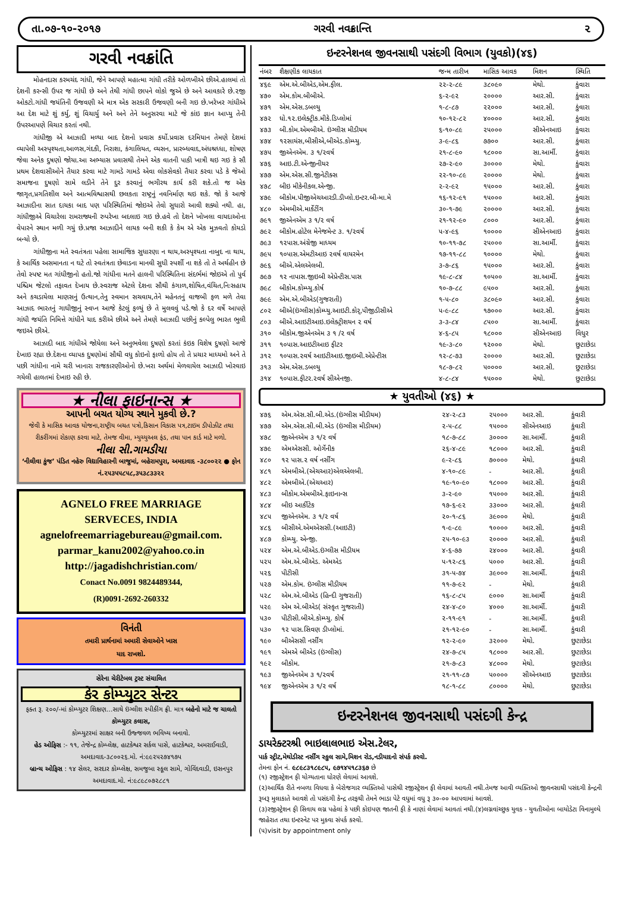તા.૦૭-૧૦-૨૦૧૭ ગરવી નવક્રાન્તિ ૨
ગરવી નવક્રાંતિ
મોહનદાસ કરમચંદ ગાંધી, જેને આપણે મહાત્મા ગાંધી તરીકે ઓળખીએ છીએ.હાલમાં તો દેશની કરન્સી ઉપર જ ગાંધી છે અને તેથી ગાંધી છાપને લોકો જુએ છે અને આવકારે છે.૨જી ઓકટો.ગાંધી જયંતિની ઉજવણી એ માત્ર એક સરકારી ઉજવણી બની ગઇ છે.ખરેખર ગાંધીએ આ દેશ માટે શું કર્યુ, શું વિચાર્યુ અને અને તેને અનુસરવા માટે જે કાંઇ જ્ઞાન આપ્યુ તેની ઉપરઆપણે વિચાર કરતાં નથી.
ગાંધીજી એ આઝાદી મળ્યા બાદ દેશનો પ્રવાસ કર્યો.પ્રવાસ દરમિયાન તેમણે દેશમાં વ્યાપેલી અસ્પૃશ્યતા,આળસ,ગંદકી, નિરાશા, કંગાલિયત, વ્યસન, પ્રારબ્ધવાદ,અંધશ્રધ્ધા, શોષણ જેવા અનેક દુષણો જોયા.આ અભ્યાસ પ્રવાસથી તેમને એક વાતની પાકી ખાત્રી થઇ ગઇ કે સૌ પ્રથમ દેશવાસીઓને તૈયાર કરવા માટે ગામડે ગામડે એવા લોકસેવકો તૈયાર કરવા પડે કે જેઓ સમાજના દુષણો સામે લડીને તેને દુર કરવાનું ભગીરથ કાર્ય કરી શકે.તો જ એક જાગૃત,પ્રગતિશીલ અને આત્મવિશ્વાસથી છલકતા રાષ્ટ્રનું નવનિર્માણ થઇ શકે. જો કે આજે આઝાદીના સાત દાયકા બાદ પણ પરિસ્થિતિમાં જોઇએ તેવો સુધારો આવી શક્યો નથી. હા, ગાંધીજીએ વિચારેલા રામરાજ્યની રુપરેખા બદલાઇ ગઇ છે.હવે તો દેશને ખોખલા વાયદાઓના વેપારને સ્થાન મળી ગયું છે.પ્રજા આઝાદીને લાયક બની શકી કે કેમ એ એક મુઝવતો કોયડો બન્યો છે.
ગાંધીજીના મતે સ્વતંત્રતા પહેલા સામાજિક સુધારણા ન થાય,અસ્પૃશ્યતા નાબુદ ના થાય, કે આર્થિક અસમાનતા ન ઘટે તો સ્વતંત્રતા છેવાડના માનવી સુધી સ્પર્શી ના શકે તો તે અર્થહીન છે તેવો સ્પષ્ટ મત ગાંધીજીનો હતો.જો ગાંધીના મતને હાલની પરિસ્થિતિના સંદર્ભમાં જોઇએ તો પુર્વ પશ્ચિમ જેટલો તફાવત દેખાય છે.સ્વરાજ એટલે દેશના સૌથી કંગાળ,શોષિત,વંચિત,નિઃસહાય અને કચડાયેલા માણસનું ઉત્થાન,તેનુ સ્વમાન સચવાય,તેને મહેનતનું વાજબી ફળ મળે તેવા આઝાદ ભારતનું ગાધીજીનું સ્વપ્ન આજે કેટલું ફળ્યું છે તે મુલવવું પડે.જો કે દર વર્ષે આપણે ગાંધી જયંતિ નિમિત્તે ગાંધીને યાદ કરીએ છીએ અને તેમણે આઝાદી પછીનું કલ્પેલુ ભારત ભુલી જઇએ છીએ.
આઝાદી બાદ ગાંધીએ જોયેલા અને અનુભવેલા દુષણો કરતાં કંઇક વિશેષ દુષણો આજે દેખાઇ રહ્યા છે.દેશના વ્યાપક દુષણોમાં સૌથી વધુ કોઇનો ફાળો હોય તો તે પ્રચાર માધ્યમો અને તે પછી ગાંધીના નામે ચરી ખાનારા રાજકારણીઓનો છે.ખરા અર્થમાં મેળવાયેલ આઝાદી ખોરવાઇ ગયેલી હાલતમાં દેખાઇ રહી છે.
★ નીલા ફાઇનાન્સ ★
આપની બચત યોગ્ય સ્થાને મુકવી છે.?
જેવી કે માસિક આવક યોજના,રાષ્ટ્રીય બચત પત્રો,કિસાન વિકાસ પત્ર,ટાઇમ ડીપોઝીટ તથા રીકરીંગમાં રોકાણ કરવા માટે, તેમજ વીમા, મ્યુચ્યુઅલ ફંડ, તથા પાન કાર્ડ માટે મળો.
નીલા સી.ગામડીયા
‘નીલીવા કુંજ’ પંડિત નહેરુ વિદ્યાવિહારની બાજુમાં, બહેરામપુરા, અમદાવાદ -૩૮૦૦૨૨ ● ફોન નં.૨૫૩૫૫૮૫૮,૩૫૩૮૩૩૨૨
AGNELO FREE MARRIAGE
SERVECES, INDIA
agnelofreemarriagebureau@gmail.com.
parmar_kanu2002@yahoo.co.in
http://jagadishchristian.com/
Conact No.0091 9824489344,
(R)0091-2692-260332
વિનંતી
તમારી પ્રાર્થનામાં અમારી સેવાઓને ખાસ
યાદ રાખશો.
સેરેના ચેરીટેબલ ટ્રસ્ટ સંચાલિત
કેર કોમ્પ્યુટર સેન્ટર
ફક્ત રૂ. ૨૦૦/-માં કોમ્પ્યુટર શિક્ષણ...સાથે ઇંગ્લીશ સ્પીકીંગ ફ્રી. માત્ર બહેનો માટે જ ચાલતો કોમ્પ્યુટર કલાસ,
કોમ્પ્યુટરમાં સાક્ષર બની ઉજ્જવળ ભવિષ્ય બનાવો.
હેડ ઓફિસ :- ૧૧, તેજેન્દ્ર કોમ્પ્લેક્ષ, હાટકેશ્વર સર્કલ પાસે, હાટકેશ્વર, અમરાઈવાડી, અમદાવાદ-૩૮૦૦૨૬.મો. નં:૯૯૨૫૨૭૪૧૭૫
બ્રાન્ચ ઓફિસ : ૧૪ સેલર, સરદાર કોમ્પ્લેક્ષ, સમજુબા સ્કૂલ સામે, ગોવિંદવાડી, ઇસનપુર અમદાવાદ.મો. નં:૯૮૯૮૦૭૨૮૮૧
ઇન્ટરનેશનલ જીવનસાથી પસંદગી વિભાગ (યુવકો)(૪૬)
| નંબર | શૈક્ષણીક લાયકાત | જન્મ તારીખ | માસિક આવક | મિશન | સ્થિતિ |
| --- | --- | --- | --- | --- | --- |
| ૪૬૯ | એમ.એ.બીએડ,એમ.ફીલ. | ૨૨-૨-૮૯ | ૩૮૦૯૦ | મેથો. | કુંવારા |
| ૪૭૦ | એમ.કોમ.બીબીએ. | ૬-૨-૯૨ | ૨૦૦૦૦ | આર.સી. | કુંવારા |
| ૪૭૧ | એમ.એસ.ડબલ્યુ | ૧-૮-૮૭ | ૨૨૦૦૦ | આર.સી. | કુંવારા |
| ૪૭૨ | ધો.૧૨.ઇલેક્ટ્રીક.મીકે.ડિપ્લોમાં | ૧૦-૧૨-૮૨ | ૪૦૦૦૦ | આર.સી. | કુંવારા |
| ૪૭૩ | બી.કોમ.એમબીએ. ઇંગ્લીસ મીડીયમ | ૬-૧૦-૮૯ | ૨૫૦૦૦ | સીએનઆઇ | કુંવારા |
| ૪૭૪ | ૧૨સાયંસ,બીસીએ,બીએડ.કોમ્પ્યુ. | ૩-૯-૮૬ | ૭૭૦૦ | આર.સી. | કુંવારા |
| ૪૭૫ | જીએનએમ. ૩ ૧/૨વર્ષ | ૨૧-૮-૯૦ | ૧૮૦૦૦ | સા.આર્મી. | કુંવારા |
| ૪૭૬ | આઇ.ટી.એન્જીનીયર | ૨૭-૨-૯૦ | ૩૦૦૦૦ | મેથો. | કુંવારા |
| ૪૭૭ | એમ.એસ.સી.જીનેટીક્સ | ૨૨-૧૦-૮૯ | ૨૦૦૦૦ | મેથો. | કુંવારા |
| ૪૭૮ | બીઇ મીકેનીકલ.એન્જી. | ૨-૨-૯૨ | ૧૫૦૦૦ | આર.સી. | કુંવારા |
| ૪૭૯ | બીકોમ.પીજીએચઆરડી.ડીપ્લો.ઇન્ટર.બી-મા.મે | ૧૬-૧૨-૯૧ | ૧૫૦૦૦ | આર.સી. | કુંવારા |
| ૪૮૦ | એમબીએ.માર્કેટીંગ | ૩૦-૧-૭૯ | ૨૦૦૦૦ | આર.સી. | કુંવારા |
| ૭૯૧ | જીએનએમ ૩ ૧/૨ વર્ષ | ૨૧-૧૨-૯૦ | ૮૦૦૦ | આર.સી. | કુંવારા |
| ૭૯૨ | બીકોમ.હોટેલ મેનેજમેન્ટ ૩. ૧/૨વર્ષ | ૫-૪-૯૬ | ૧૦૦૦૦ | સીએનઆઇ | કુંવારા |
| ૭૯૩ | ૧૨પાસ.અંગ્રેજી માધ્યમ | ૧૦-૧૧-૭૮ | ૨૫૦૦૦ | સા.આર્મી. | કુંવારા |
| ૭૯૫ | ૧૦પાસ.એમટીઆઇ ૨વર્ષ વાયરમેન | ૧૭-૧૧-૮૮ | ૧૦૦૦૦ | મેથો. | કુંવારા |
| ૭૯૬ | બીએ.એલએલબી. | ૩-૭-૮૬ | ૧૫૦૦૦ | આર.સી. | કુંવારા |
| ૭૯૭ | ૧૨ નાપાસ.જીઇબી એપ્રેન્ટીસ.પાસ | ૧૯-૮-૮૪ | ૧૦૫૦૦ | સા.આર્મી. | કુંવારા |
| ૭૯૮ | બીકોમ.કોમ્પ્યુ.કોર્ષ | ૧૦-૭-૮૮ | ૯૫૦૦ | આર.સી. | કુંવારા |
| ૭૯૯ | એમ.એ.બીએડ(ગુજરાતી) | ૧-૫-૮૦ | ૩૮૦૯૦ | આર.સી. | કુંવારા |
| ૮૦૨ | બીએ(ઇંગ્લીસ)કોમ્પ્યુ.આઇટી.કોર્,પીજીડીસીએ | ૫-૯-૮૮ | ૧૭૦૦૦ | આર.સી. | કુંવારા |
| ૮૦૩ | બીએ.આઇટીઆઇ.ઇલેક્ટ્રીશયન ૨ વર્ષ | ૩-૩-૮૪ | ૮૫૦૦ | સા.આર્મી. | કુંવારા |
| ૩૧૦ | બીકોમ.જીએનએમ ૩ ૧ /૨ વર્ષ | ૪-૬-૮૫ | ૧૮૦૦૦ | સીએનઆઇ | વિધુર |
| ૩૧૧ | ૧૦પાસ.આઇટીઆઇ ફીટર | ૧૯-૩-૮૦ | ૧૨૦૦૦ | મેથો. | છુટાછેડા |
| ૩૧૨ | ૧૦પાસ.૨વર્ષ આઇટીઆઇ.જીઇબી.એપ્રેન્ટીસ | ૧૨-૮-૭૩ | ૨૦૦૦૦ | આર.સી. | છુટાછેડા |
| ૩૧૩ | એમ.એસ.ડબલ્યુ | ૧૮-૭-૮૨ | ૫૦૦૦૦ | આર.સી. | છુટાછેડા |
| ૩૧૪ | ૧૦પાસ.ફીટર.૨વર્ષ સીએનજી. | ૪-૮-૮૪ | ૧૫૦૦૦ | મેથો. | છુટાછેડા |
★ યુવતીઓ (૪૬) ★
| ૪૭૬ | એમ.એસ.સી.બી.એડ.(ઇંગ્લીસ મીડીયમ) | ૨૪-૨-૮૩ | ૨૫૦૦૦ | આર.સી. | કુંવારી |
| ૪૭૭ | એમ.એસ.સી.બી.એડ (ઇંગ્લીસ મીડીયમ) | ૨-૫-૮૮ | ૧૫૦૦૦ | સીએનઆઇ | કુંવારી |
| ૪૭૮ | જીએનએમ ૩ ૧/૨ વર્ષ | ૧૮-૭-૮૮ | ૩૦૦૦૦ | સા.આર્મી. | કુંવારી |
| ૪૭૯ | એમએસસી. ઓર્ગેનીક | ૨૬-૪-૮૯ | ૧૮૦૦૦ | આર.સી. | કુંવારી |
| ૪૮૦ | ૧૨ પાસ.૨ વર્ષ નર્સીંગ | ૯-૨-૮૬ | ૭૦૦૦૦ | મેથો. | કુંવારી |
| ૪૮૧ | એમબીએ.(એચઆર)એલએલબી. | ૪-૧૦-૮૯ | - | આર.સી. | કુંવારી |
| ૪૮૨ | એમબીએ.(એચઆર) | ૧૯-૧૦-૯૦ | ૧૮૦૦૦ | આર.સી. | કુંવારી |
| ૪૮૩ | બીકોમ.એમબીએ.ફાઇનાન્સ | ૩-૨-૯૦ | ૧૫૦૦૦ | આર.સી. | કુંવારી |
| ૪૮૪ | બીઇ આર્કીટેક | ૧૭-૬-૯૨ | ૩૩૦૦૦ | આર.સી. | કુંવારી |
| ૪૮૫ | જીએનએમ. ૩ ૧/૨ વર્ષ | ૨૦-૧-૮૬ | ૩૯૦૦૦ | મેથો. | કુંવારી |
| ૪૮૬ | બીસીએ.એમએસસી.(આઇટી) | ૧-૯-૮૯ | ૧૦૦૦૦ | આર.સી. | કુંવારી |
| ૪૮૭ | કોમ્પ્યુ. એન્જી. | ૨૫-૧૦-૯૩ | ૨૦૦૦૦ | આર.સી. | કુંવારી |
| ૫૨૪ | એમ.એ.બીએડ.ઇંગ્લીસ મીડીયમ | ૪-૬-૭૭ | ૨૪૦૦૦ | આર.સી. | કુંવારી |
| ૫૨૫ | એમ.એ.બીએડ. એમએડ | ૫-૧૨-૮૬ | ૫૦૦૦ | આર.સી. | કુંવારી |
| ૫૨૬ | પીટીસી | ૩૧-૫-૭૪ | ૩૯૦૦૦ | સા.આર્મી. | કુંવારી |
| ૫૨૭ | એમ.કોમ. ઇંગ્લીસ મીડીયમ | ૧૧-૭-૯૨ | - | મેથો. | કુંવારી |
| ૫૨૮ | એમ.એ.બીએડ (હિન્દી ગુજરાતી) | ૧૬-૮-૮૫ | ૯૦૦૦ | સા.આર્મી | કુંવારી |
| ૫૨૯ | એમ એ.બીએડ( સંસ્કૃત ગુજરાતી) | ૨૪-૪-૮૦ | ૪૦૦૦ | સા.આર્મી. | કુંવારી |
| ૫૩૦ | પીટીસી.બીએ.કોમ્પ્યુ. કોર્ષ | ૨-૧૧-૯૧ | - | સા.આર્મી. | કુંવારી |
| ૫૩૦ | ૧૨ પાસ.સિવણ ડીપ્લોમાં. | ૨૧-૧૨-૯૦ | - | સા.આર્મી. | કુંવારી |
| ૧૯૦ | બીએસસી નર્સીંગ | ૧૨-૨-૯૦ | ૩૨૦૦૦ | મેથો. | છુટાછેડા |
| ૧૯૧ | એમએ બીએડ (ઇંગ્લીસ) | ૨૪-૭-૮૫ | ૧૮૦૦૦ | આર.સી. | છુટાછેડા |
| ૧૯૨ | બીકોમ. | ૨૧-૭-૮૩ | ૪૮૦૦૦ | મેથો. | છુટાછેડા |
| ૧૯૩ | જીએનએમ ૩ ૧/૨વર્ષ | ૨૧-૧૧-૮૭ | ૫૦૦૦૦ | સીએનઆઇ | છુટાછેડા |
| ૧૯૪ | જીએનએમ ૩ ૧/૨ વર્ષ | ૧૮-૧-૮૮ | ૮૦૦૦૦ | મેથો. | છુટાછેડા |
ઇન્ટરનેશનલ જીવનસાથી પસંદગી કેન્દ્ર
ડાયરેક્ટરશ્રી ભાઇલાલભાઇ એસ.ટેલર,
પાર્ક સ્ટ્રીટ,મેથોડીસ્ટ નર્સીંગ સ્કુલ સામે,મિશન રોડ,નડીયાદનો સંપર્ક કરવો.
તેમના ફોન નં. ૯૮૯૮૩૧૮૯૮૫, ૯૭૧૪૫૧૮૩૬૭ છે
(૧) રજીસ્ટ્રેશન ફી યોગ્યતાના ધોરણે લેવામાં આવશે.
(૨)આર્થિક રીતે નબળા વિધવા કે બેરોજગાર વ્યક્તિઓ પાસેથી રજીસ્ટ્રેશન ફી લેવામાં આવતી નથી.તેમજ આવી વ્યક્તિઓ જીવનસાથી પસંદગી કેન્દ્રની રૂબરૂ મુલાકાતે આવશે તો પસંદગી કેન્દ્ર તરફથી તેમને ભાડા પેટે વધુમાં વધુ રૂ ૩૦-૦૦ આપવામાં આવશે.
(૩)રજીસ્ટ્રેશન ફી સિવાય લગ્ન પહેલાં કે પછી કોઇપણ જાતની ફી કે નાણાં લેવામાં આવતાં નથી.(૪)લગ્નવાંચ્છુક યુવક - યુવતીઓના બાયોડેટા વિનામુલ્યે જાહેરાત તથા ઇન્ટરનેટ પર મુકવા સંપર્ક કરવો.
(૫)visit by appointment only